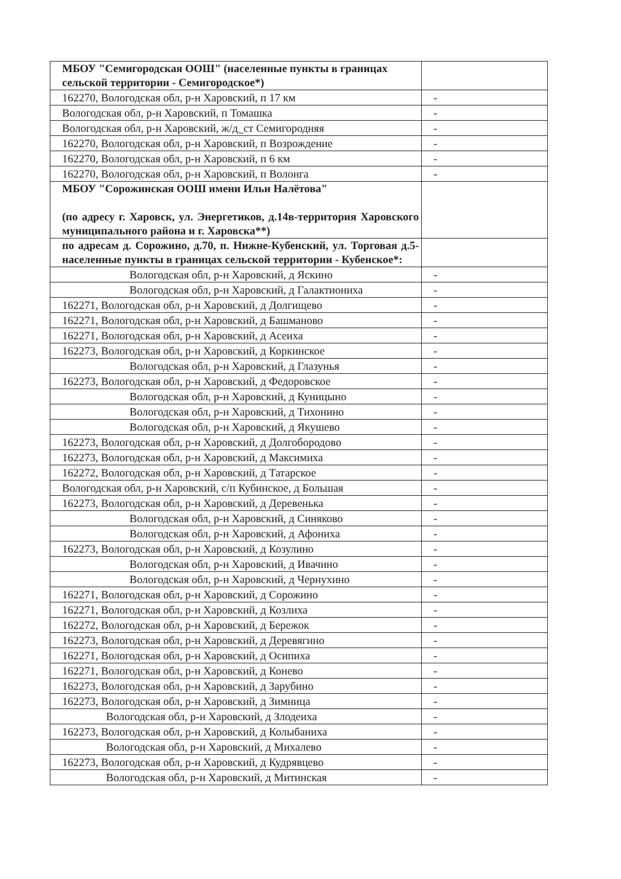| МБОУ "Семигородская ООШ" (населенные пункты в границах сельской территории - Семигородское*) | |
| 162270, Вологодская обл, р-н Харовский, п 17 км | - |
| Вологодская обл, р-н Харовский, п Томашка | - |
| Вологодская обл, р-н Харовский, ж/д_ст Семигородняя | - |
| 162270, Вологодская обл, р-н Харовский, п Возрождение | - |
| 162270, Вологодская обл, р-н Харовский, п 6 км | - |
| 162270, Вологодская обл, р-н Харовский, п Волонга | - |
| МБОУ "Сорожинская ООШ имени Ильи Налётова" (по адресу г. Харовск, ул. Энергетиков, д.14в-территория Харовского муниципального района и г. Харовска**) | |
| по адресам д. Сорожино, д.70, п. Нижне-Кубенский, ул. Торговая д.5-населенные пункты в границах сельской территории - Кубенское*: | |
| Вологодская обл, р-н Харовский, д Яскино | - |
| Вологодская обл, р-н Харовский, д Галактиониха | - |
| 162271, Вологодская обл, р-н Харовский, д Долгищево | - |
| 162271, Вологодская обл, р-н Харовский, д Башманово | - |
| 162271, Вологодская обл, р-н Харовский, д Асеиха | - |
| 162273, Вологодская обл, р-н Харовский, д Коркинское | - |
| Вологодская обл, р-н Харовский, д Глазунья | - |
| 162273, Вологодская обл, р-н Харовский, д Федоровское | - |
| Вологодская обл, р-н Харовский, д Куницыно | - |
| Вологодская обл, р-н Харовский, д Тихонино | - |
| Вологодская обл, р-н Харовский, д Якушево | - |
| 162273, Вологодская обл, р-н Харовский, д Долгобородово | - |
| 162273, Вологодская обл, р-н Харовский, д Максимиха | - |
| 162272, Вологодская обл, р-н Харовский, д Татарское | - |
| Вологодская обл, р-н Харовский, с/п Кубинское, д Большая | - |
| 162273, Вологодская обл, р-н Харовский, д Деревенька | - |
| Вологодская обл, р-н Харовский, д Синяково | - |
| Вологодская обл, р-н Харовский, д Афониха | - |
| 162273, Вологодская обл, р-н Харовский, д Козулино | - |
| Вологодская обл, р-н Харовский, д Ивачино | - |
| Вологодская обл, р-н Харовский, д Чернухино | - |
| 162271, Вологодская обл, р-н Харовский, д Сорожино | - |
| 162271, Вологодская обл, р-н Харовский, д Козлиха | - |
| 162272, Вологодская обл, р-н Харовский, д Бережок | - |
| 162273, Вологодская обл, р-н Харовский, д Деревягино | - |
| 162271, Вологодская обл, р-н Харовский, д Осипиха | - |
| 162271, Вологодская обл, р-н Харовский, д Конево | - |
| 162273, Вологодская обл, р-н Харовский, д Зарубино | - |
| 162273, Вологодская обл, р-н Харовский, д Зимница | - |
| Вологодская обл, р-н Харовский, д Злодеиха | - |
| 162273, Вологодская обл, р-н Харовский, д Колыбаниха | - |
| Вологодская обл, р-н Харовский, д Михалево | - |
| 162273, Вологодская обл, р-н Харовский, д Кудрявцево | - |
| Вологодская обл, р-н Харовский, д Митинская | - |